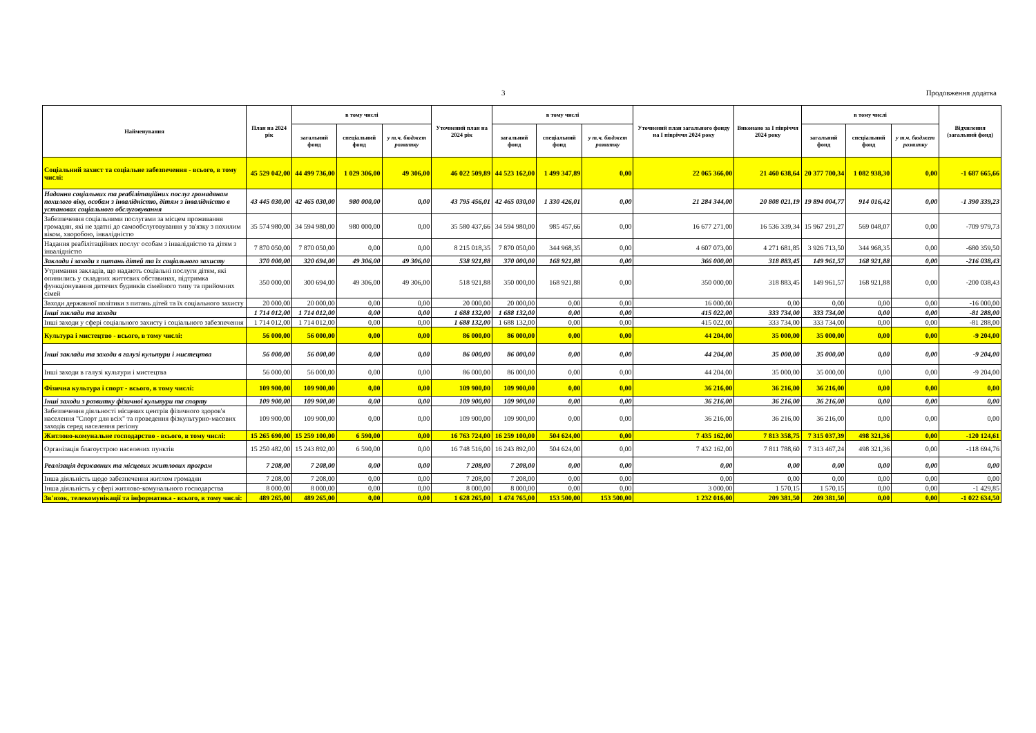3 Продовження додатка
| Найменування | План на 2024 рік | в тому числі | | | Уточнений план на 2024 рік | в тому числі | | | Уточнений план загального фонду на I півріччя 2024 року | Виконано за I півріччя 2024 року | в тому числі | | | Відхилення (загальний фонд) |
| --- | --- | --- | --- | --- | --- | --- | --- | --- | --- | --- | --- | --- | --- | --- |
| | | загальний фонд | спеціальний фонд | у т.ч. бюджет розвитку | | загальний фонд | спеціальний фонд | у т.ч. бюджет розвитку | | | загальний фонд | спеціальний фонд | у т.ч. бюджет розвитку | |
| Соціальний захист та соціальне забезпечення - всього, в тому числі: | 45 529 042,00 | 44 499 736,00 | 1 029 306,00 | 49 306,00 | 46 022 509,89 | 44 523 162,00 | 1 499 347,89 | 0,00 | 22 065 366,00 | 21 460 638,64 | 20 377 700,34 | 1 082 938,30 | 0,00 | -1 687 665,66 |
| Надання соціальних та реабілітаційних послуг громадянам похилого віку, особам з інвалідністю, дітям з інвалідністю в установах соціального обслуговування | 43 445 030,00 | 42 465 030,00 | 980 000,00 | 0,00 | 43 795 456,01 | 42 465 030,00 | 1 330 426,01 | 0,00 | 21 284 344,00 | 20 808 021,19 | 19 894 004,77 | 914 016,42 | 0,00 | -1 390 339,23 |
| Забезпечення соціальними послугами за місцем проживання громадян, які не здатні до самообслуговування у зв'язку з похилим віком, хворобою, інвалідністю | 35 574 980,00 | 34 594 980,00 | 980 000,00 | 0,00 | 35 580 437,66 | 34 594 980,00 | 985 457,66 | 0,00 | 16 677 271,00 | 16 536 339,34 | 15 967 291,27 | 569 048,07 | 0,00 | -709 979,73 |
| Надання реабілітаційних послуг особам з інвалідністю та дітям з інвалідністю | 7 870 050,00 | 7 870 050,00 | 0,00 | 0,00 | 8 215 018,35 | 7 870 050,00 | 344 968,35 | 0,00 | 4 607 073,00 | 4 271 681,85 | 3 926 713,50 | 344 968,35 | 0,00 | -680 359,50 |
| Заклади і заходи з питань дітей та їх соціального захисту | 370 000,00 | 320 694,00 | 49 306,00 | 49 306,00 | 538 921,88 | 370 000,00 | 168 921,88 | 0,00 | 366 000,00 | 318 883,45 | 149 961,57 | 168 921,88 | 0,00 | -216 038,43 |
| Утримання закладів, що надають соціальні послуги дітям, які опинились у складних життєвих обставинах, підтримка функціонування дитячих будинків сімейного типу та прийомних сімей | 350 000,00 | 300 694,00 | 49 306,00 | 49 306,00 | 518 921,88 | 350 000,00 | 168 921,88 | 0,00 | 350 000,00 | 318 883,45 | 149 961,57 | 168 921,88 | 0,00 | -200 038,43 |
| Заходи державної політики з питань дітей та їх соціального захисту | 20 000,00 | 20 000,00 | 0,00 | 0,00 | 20 000,00 | 20 000,00 | 0,00 | 0,00 | 16 000,00 | 0,00 | 0,00 | 0,00 | 0,00 | -16 000,00 |
| Інші заклади та заходи | 1 714 012,00 | 1 714 012,00 | 0,00 | 0,00 | 1 688 132,00 | 1 688 132,00 | 0,00 | 0,00 | 415 022,00 | 333 734,00 | 333 734,00 | 0,00 | 0,00 | -81 288,00 |
| Інші заходи у сфері соціального захисту і соціального забезпечення | 1 714 012,00 | 1 714 012,00 | 0,00 | 0,00 | 1 688 132,00 | 1 688 132,00 | 0,00 | 0,00 | 415 022,00 | 333 734,00 | 333 734,00 | 0,00 | 0,00 | -81 288,00 |
| Культура і мистецтво - всього, в тому числі: | 56 000,00 | 56 000,00 | 0,00 | 0,00 | 86 000,00 | 86 000,00 | 0,00 | 0,00 | 44 204,00 | 35 000,00 | 35 000,00 | 0,00 | 0,00 | -9 204,00 |
| Інші заклади та заходи в галузі культури і мистецтва | 56 000,00 | 56 000,00 | 0,00 | 0,00 | 86 000,00 | 86 000,00 | 0,00 | 0,00 | 44 204,00 | 35 000,00 | 35 000,00 | 0,00 | 0,00 | -9 204,00 |
| Інші заходи в галузі культури і мистецтва | 56 000,00 | 56 000,00 | 0,00 | 0,00 | 86 000,00 | 86 000,00 | 0,00 | 0,00 | 44 204,00 | 35 000,00 | 35 000,00 | 0,00 | 0,00 | -9 204,00 |
| Фізична культура і спорт - всього, в тому числі: | 109 900,00 | 109 900,00 | 0,00 | 0,00 | 109 900,00 | 109 900,00 | 0,00 | 0,00 | 36 216,00 | 36 216,00 | 36 216,00 | 0,00 | 0,00 | 0,00 |
| Інші заходи з розвитку фізичної культури та спорту | 109 900,00 | 109 900,00 | 0,00 | 0,00 | 109 900,00 | 109 900,00 | 0,00 | 0,00 | 36 216,00 | 36 216,00 | 36 216,00 | 0,00 | 0,00 | 0,00 |
| Забезпечення діяльності місцевих центрів фізичного здоров'я населення "Спорт для всіх" та проведення фізкультурно-масових заходів серед населення регіону | 109 900,00 | 109 900,00 | 0,00 | 0,00 | 109 900,00 | 109 900,00 | 0,00 | 0,00 | 36 216,00 | 36 216,00 | 36 216,00 | 0,00 | 0,00 | 0,00 |
| Житлово-комунальне господарство - всього, в тому числі: | 15 265 690,00 | 15 259 100,00 | 6 590,00 | 0,00 | 16 763 724,00 | 16 259 100,00 | 504 624,00 | 0,00 | 7 435 162,00 | 7 813 358,75 | 7 315 037,39 | 498 321,36 | 0,00 | -120 124,61 |
| Організація благоустрою населених пунктів | 15 250 482,00 | 15 243 892,00 | 6 590,00 | 0,00 | 16 748 516,00 | 16 243 892,00 | 504 624,00 | 0,00 | 7 432 162,00 | 7 811 788,60 | 7 313 467,24 | 498 321,36 | 0,00 | -118 694,76 |
| Реалізація державних та місцевих житлових програм | 7 208,00 | 7 208,00 | 0,00 | 0,00 | 7 208,00 | 7 208,00 | 0,00 | 0,00 | 0,00 | 0,00 | 0,00 | 0,00 | 0,00 | 0,00 |
| Інша діяльність щодо забезпечення житлом громадян | 7 208,00 | 7 208,00 | 0,00 | 0,00 | 7 208,00 | 7 208,00 | 0,00 | 0,00 | 0,00 | 0,00 | 0,00 | 0,00 | 0,00 | 0,00 |
| Інша діяльність у сфері житлово-комунального господарства | 8 000,00 | 8 000,00 | 0,00 | 0,00 | 8 000,00 | 8 000,00 | 0,00 | 0,00 | 3 000,00 | 1 570,15 | 1 570,15 | 0,00 | 0,00 | -1 429,85 |
| Зв'язок, телекомунікації та інформатика - всього, в тому числі: | 489 265,00 | 489 265,00 | 0,00 | 0,00 | 1 628 265,00 | 1 474 765,00 | 153 500,00 | 153 500,00 | 1 232 016,00 | 209 381,50 | 209 381,50 | 0,00 | 0,00 | -1 022 634,50 |